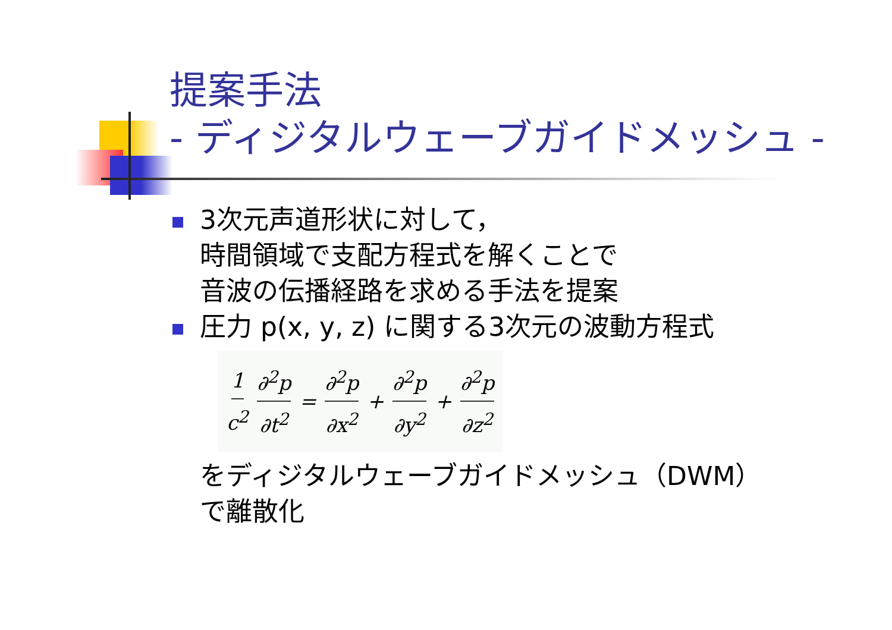提案手法
- ディジタルウェーブガイドメッシュ -
3次元声道形状に対して，
時間領域で支配方程式を解くことで
音波の伝播経路を求める手法を提案
圧力 p(x, y, z) に関する3次元の波動方程式
1 c<sup>2</sup> ∂<sup>2</sup>p ∂t<sup>2</sup> = ∂<sup>2</sup>p ∂x<sup>2</sup> + ∂<sup>2</sup>p ∂y<sup>2</sup> + ∂<sup>2</sup>p ∂z<sup>2</sup>
をディジタルウェーブガイドメッシュ（DWM）で離散化